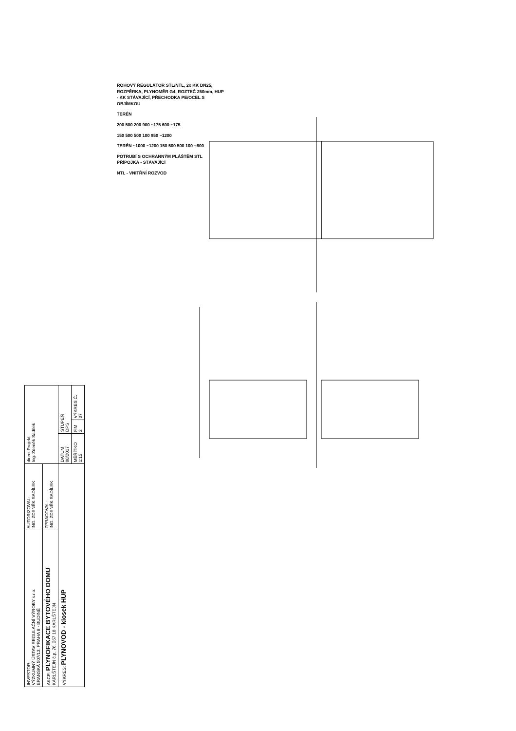ROHOVÝ REGULÁTOR STL/NTL, 2x KK DN25, ROZPĚRKA, PLYNOMĚR G4, ROZTEČ 250mm, HUP - KK STÁVAJÍCÍ, PŘECHODKA PE/OCEL S OBJÍMKOU
TERÉN
200 500 200 900 ~175 600 ~175
150 500 500 100 950 ~1200
TERÉN ~1000 ~1200 150 500 500 100 ~800
POTRUBÍ S OCHRANNÝM PLÁŠTĚM STL PŘÍPOJKA - STÁVAJÍCÍ
NTL - VNITŘNÍ ROZVOD
| INVESTOR: VÝZKUMNÝ ÚSTAV REGULAČNÍ VÝROBY s.r.o. BRANSKÁ 507/13, PRAHA 8 - BUDINĚ | AUTORIZOVAL: ING. ZDENĚK SADÍLEK | direct Projekt Ing. Zdeněk Sadílek | | |
| AKCE: PLYNOFIKACE BYTOVÉHO DOMU KARLŠTEJN č.p. 76, 267 18 KARLŠTEJN | ZPRACOVAL: ING. ZDENĚK SADÍLEK | | | |
| VÝKRES: PLYNOVOD - kiosek HUP | | DATUM 08/2017 | STUPEŇ DPS | |
| | | MĚŘÍTKO 1:15 | F.M 2 | VÝKRES Č. 07 |